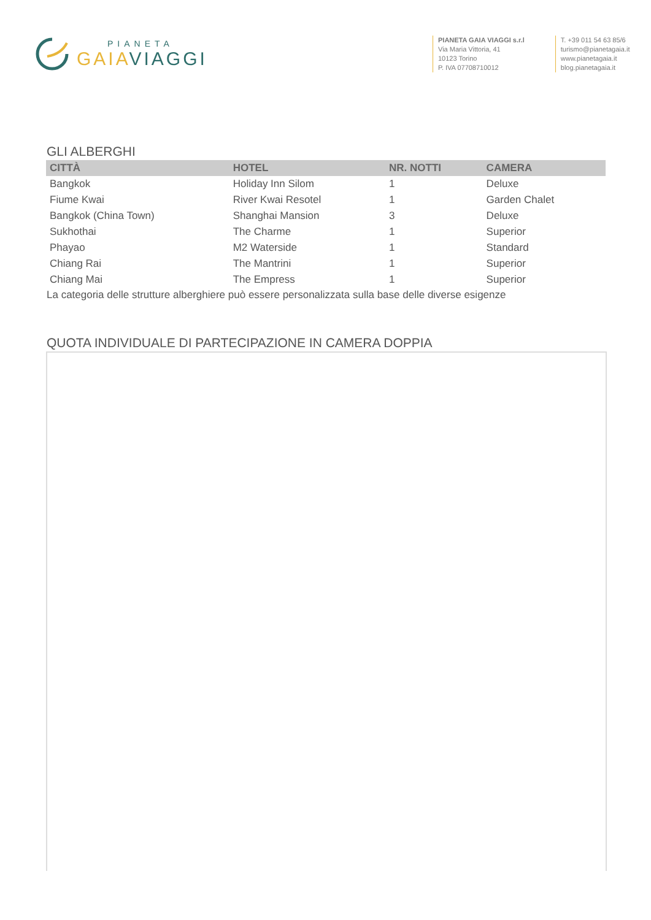PIANETA
GAIA VIAGGI
PIANETA GAIA VIAGGI s.r.l
Via Maria Vittoria, 41
10123 Torino
P. IVA 07708710012
T. +39 011 54 63 85/6
turismo@pianetagaia.it
www.pianetagaia.it
blog.pianetagaia.it
GLI ALBERGHI
| CITTÀ | HOTEL | NR. NOTTI | CAMERA |
| --- | --- | --- | --- |
| Bangkok | Holiday Inn Silom | 1 | Deluxe |
| Fiume Kwai | River Kwai Resotel | 1 | Garden Chalet |
| Bangkok (China Town) | Shanghai Mansion | 3 | Deluxe |
| Sukhothai | The Charme | 1 | Superior |
| Phayao | M2 Waterside | 1 | Standard |
| Chiang Rai | The Mantrini | 1 | Superior |
| Chiang Mai | The Empress | 1 | Superior |
La categoria delle strutture alberghiere può essere personalizzata sulla base delle diverse esigenze
QUOTA INDIVIDUALE DI PARTECIPAZIONE IN CAMERA DOPPIA